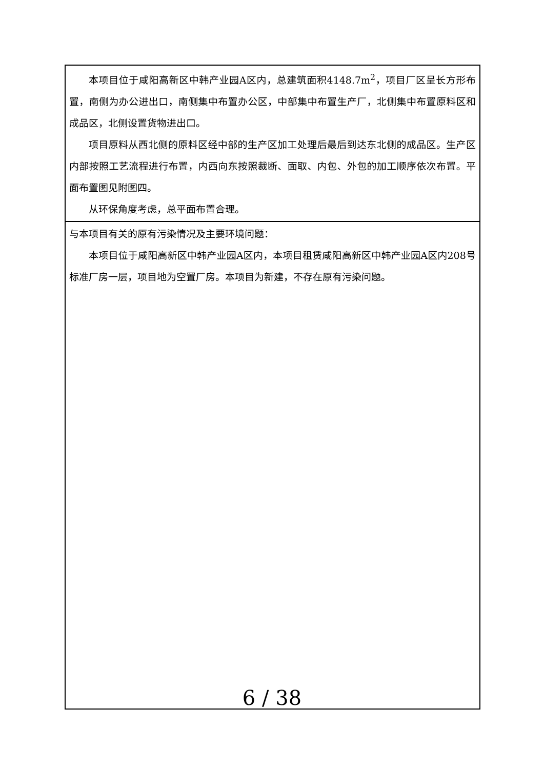| 本项目位于咸阳高新区中韩产业园A区内，总建筑面积4148.7m<sup>2</sup>，项目厂区呈长方形布置，南侧为办公进出口，南侧集中布置办公区，中部集中布置生产厂，北侧集中布置原料区和成品区，北侧设置货物进出口。 项目原料从西北侧的原料区经中部的生产区加工处理后最后到达东北侧的成品区。生产区内部按照工艺流程进行布置，内西向东按照裁断、面取、内包、外包的加工顺序依次布置。平面布置图见附图四。 从环保角度考虑，总平面布置合理。 |
| 与本项目有关的原有污染情况及主要环境问题： 本项目位于咸阳高新区中韩产业园A区内，本项目租赁咸阳高新区中韩产业园A区内208号标准厂房一层，项目地为空置厂房。本项目为新建，不存在原有污染问题。 |
6 / 38